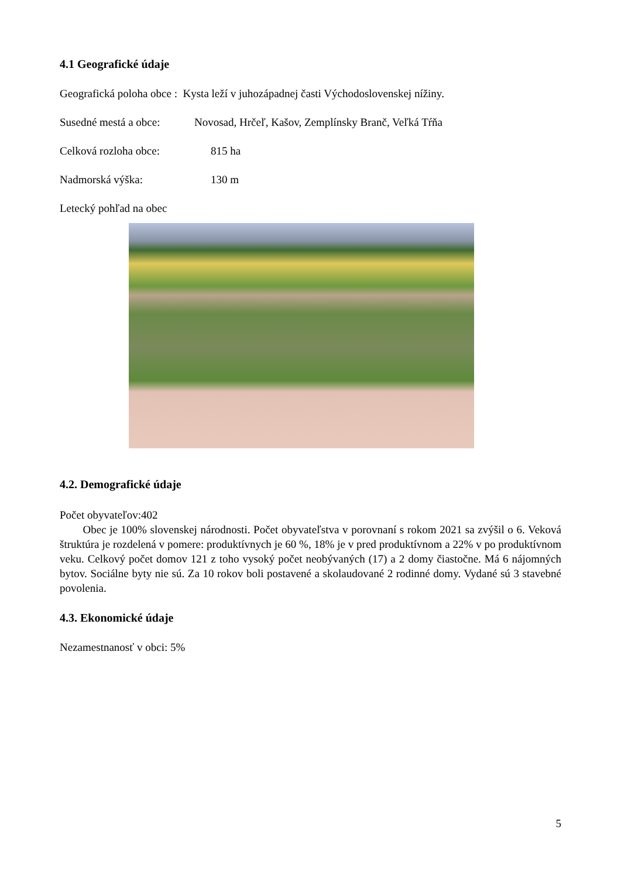4.1 Geografické údaje
Geografická poloha obce : Kysta leží v juhozápadnej časti Východoslovenskej nížiny.
Susedné mestá a obce: Novosad, Hrčeľ, Kašov, Zemplínsky Branč, Veľká Tŕňa
Celková rozloha obce: 815 ha
Nadmorská výška: 130 m
Letecký pohľad na obec
4.2. Demografické údaje
Počet obyvateľov:402
Obec je 100% slovenskej národnosti. Počet obyvateľstva v porovnaní s rokom 2021 sa zvýšil o 6. Veková štruktúra je rozdelená v pomere: produktívnych je 60 %, 18% je v pred produktívnom a 22% v po produktívnom veku. Celkový počet domov 121 z toho vysoký počet neobývaných (17) a 2 domy čiastočne. Má 6 nájomných bytov. Sociálne byty nie sú. Za 10 rokov boli postavené a skolaudované 2 rodinné domy. Vydané sú 3 stavebné povolenia.
4.3. Ekonomické údaje
Nezamestnanosť v obci: 5%
5